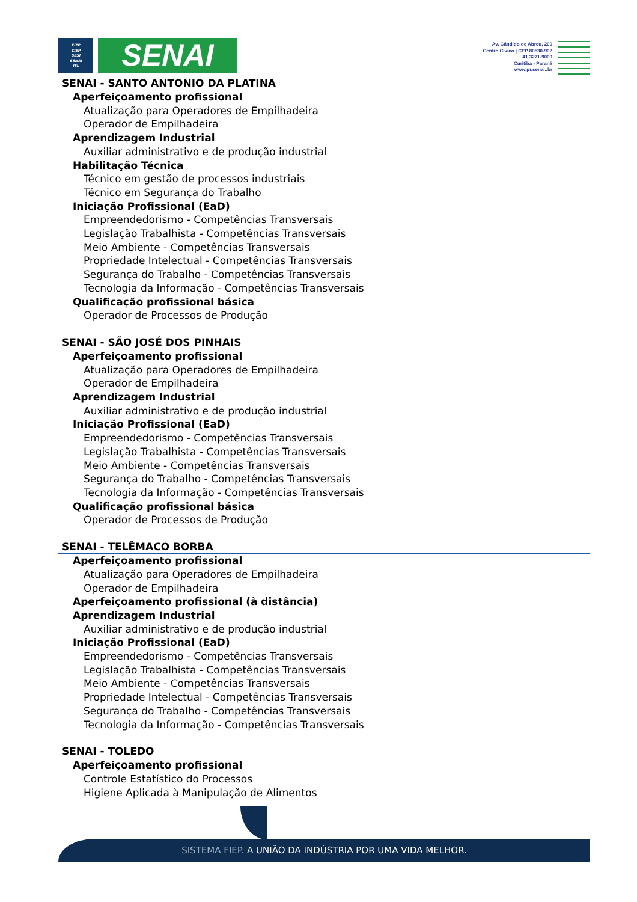FIEP
CIEP
SESI
SENAI
IEL
SENAI
Av. Cândido de Abreu, 200
Centro Cívico | CEP 80530-902
41 3271-9000
Curitiba - Paraná
www.pr.senai..br
SENAI - SANTO ANTONIO DA PLATINA
Aperfeiçoamento profissional
Atualização para Operadores de Empilhadeira
Operador de Empilhadeira
Aprendizagem Industrial
Auxiliar administrativo e de produção industrial
Habilitação Técnica
Técnico em gestão de processos industriais
Técnico em Segurança do Trabalho
Iniciação Profissional (EaD)
Empreendedorismo - Competências Transversais
Legislação Trabalhista - Competências Transversais
Meio Ambiente - Competências Transversais
Propriedade Intelectual - Competências Transversais
Segurança do Trabalho - Competências Transversais
Tecnologia da Informação - Competências Transversais
Qualificação profissional básica
Operador de Processos de Produção
SENAI - SÃO JOSÉ DOS PINHAIS
Aperfeiçoamento profissional
Atualização para Operadores de Empilhadeira
Operador de Empilhadeira
Aprendizagem Industrial
Auxiliar administrativo e de produção industrial
Iniciação Profissional (EaD)
Empreendedorismo - Competências Transversais
Legislação Trabalhista - Competências Transversais
Meio Ambiente - Competências Transversais
Segurança do Trabalho - Competências Transversais
Tecnologia da Informação - Competências Transversais
Qualificação profissional básica
Operador de Processos de Produção
SENAI - TELÊMACO BORBA
Aperfeiçoamento profissional
Atualização para Operadores de Empilhadeira
Operador de Empilhadeira
Aperfeiçoamento profissional (à distância)
Aprendizagem Industrial
Auxiliar administrativo e de produção industrial
Iniciação Profissional (EaD)
Empreendedorismo - Competências Transversais
Legislação Trabalhista - Competências Transversais
Meio Ambiente - Competências Transversais
Propriedade Intelectual - Competências Transversais
Segurança do Trabalho - Competências Transversais
Tecnologia da Informação - Competências Transversais
SENAI - TOLEDO
Aperfeiçoamento profissional
Controle Estatístico do Processos
Higiene Aplicada à Manipulação de Alimentos
SISTEMA FIEP. A UNIÃO DA INDÚSTRIA POR UMA VIDA MELHOR.